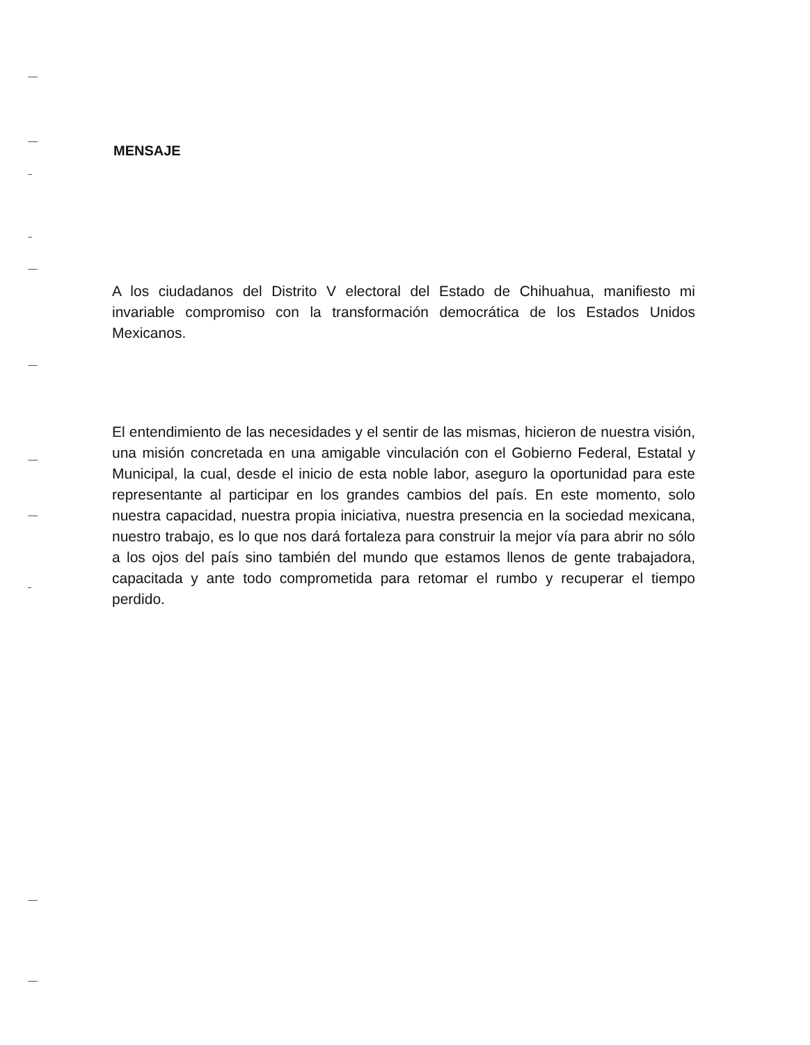MENSAJE
A los ciudadanos del Distrito V electoral del Estado de Chihuahua, manifiesto mi invariable compromiso con la transformación democrática de los Estados Unidos Mexicanos.
El entendimiento de las necesidades y el sentir de las mismas, hicieron de nuestra visión, una misión concretada en una amigable vinculación con el Gobierno Federal, Estatal y Municipal, la cual, desde el inicio de esta noble labor, aseguro la oportunidad para este representante al participar en los grandes cambios del país. En este momento, solo nuestra capacidad, nuestra propia iniciativa, nuestra presencia en la sociedad mexicana, nuestro trabajo, es lo que nos dará fortaleza para construir la mejor vía para abrir no sólo a los ojos del país sino también del mundo que estamos llenos de gente trabajadora, capacitada y ante todo comprometida para retomar el rumbo y recuperar el tiempo perdido.